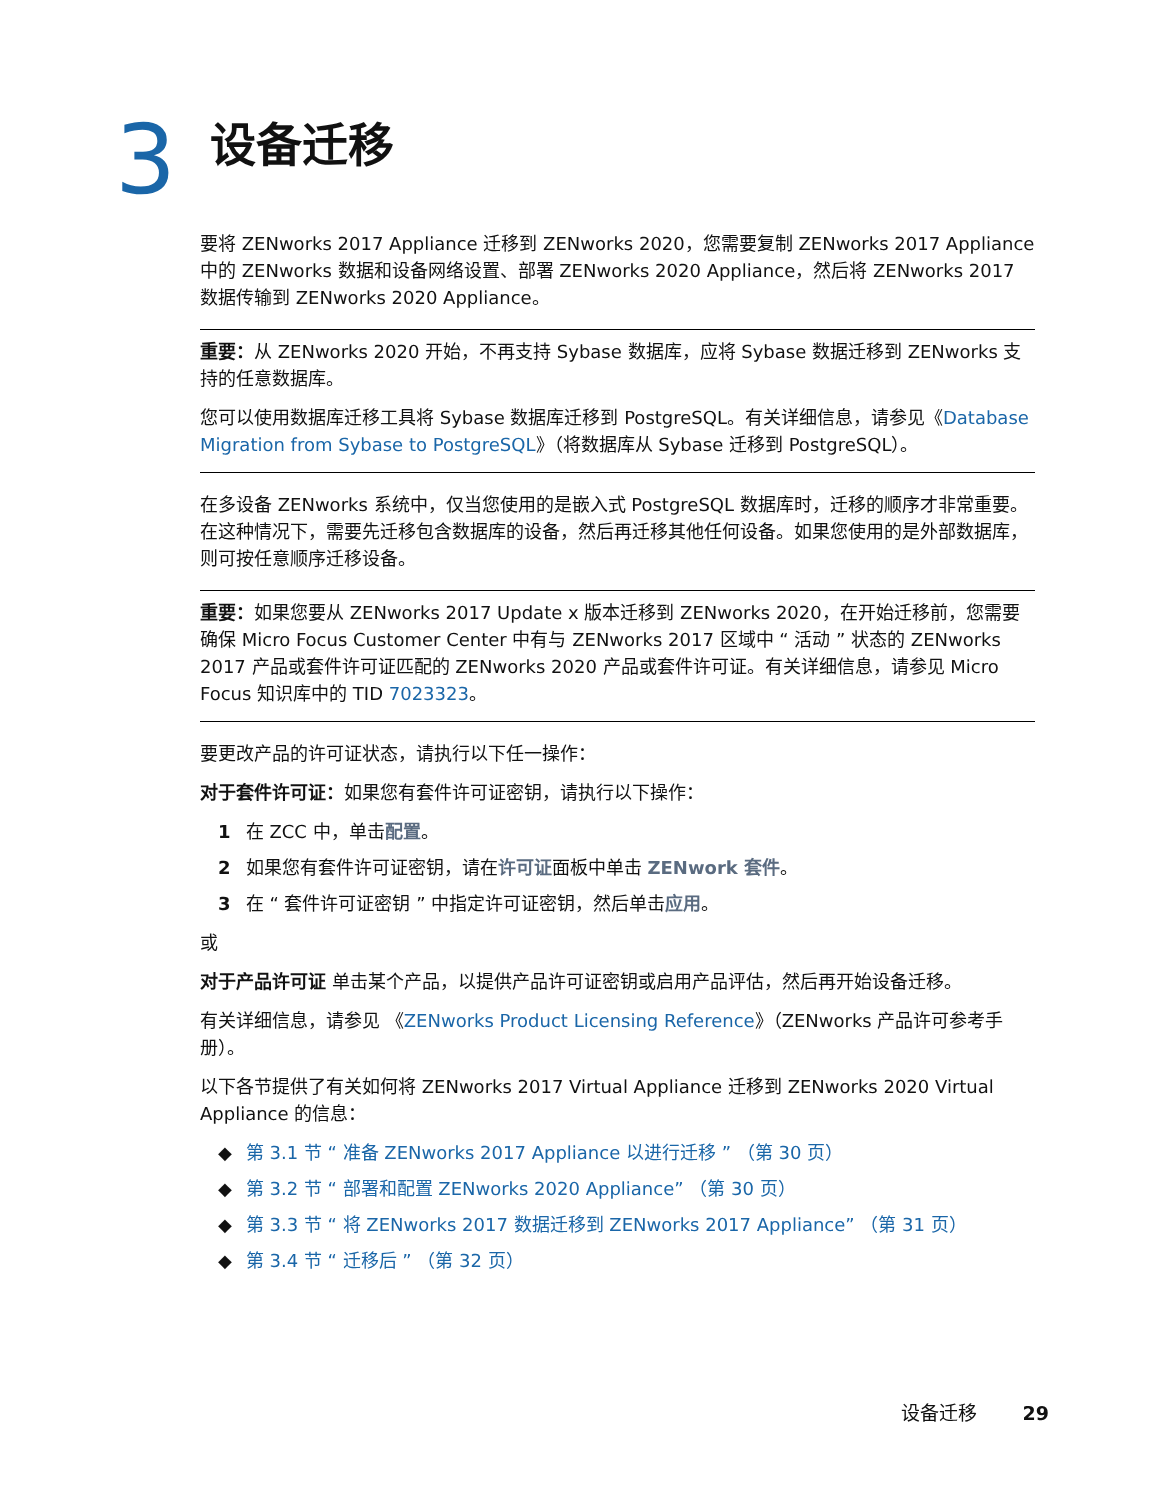3
设备迁移
要将 ZENworks 2017 Appliance 迁移到 ZENworks 2020，您需要复制 ZENworks 2017 Appliance 中的 ZENworks 数据和设备网络设置、部署 ZENworks 2020 Appliance，然后将 ZENworks 2017 数据传输到 ZENworks 2020 Appliance。
重要：从 ZENworks 2020 开始，不再支持 Sybase 数据库，应将 Sybase 数据迁移到 ZENworks 支持的任意数据库。
您可以使用数据库迁移工具将 Sybase 数据库迁移到 PostgreSQL。有关详细信息，请参见《Database Migration from Sybase to PostgreSQL》（将数据库从 Sybase 迁移到 PostgreSQL）。
在多设备 ZENworks 系统中，仅当您使用的是嵌入式 PostgreSQL 数据库时，迁移的顺序才非常重要。在这种情况下，需要先迁移包含数据库的设备，然后再迁移其他任何设备。如果您使用的是外部数据库，则可按任意顺序迁移设备。
重要：如果您要从 ZENworks 2017 Update x 版本迁移到 ZENworks 2020，在开始迁移前，您需要确保 Micro Focus Customer Center 中有与 ZENworks 2017 区域中 “ 活动 ” 状态的 ZENworks 2017 产品或套件许可证匹配的 ZENworks 2020 产品或套件许可证。有关详细信息，请参见 Micro Focus 知识库中的 TID 7023323。
要更改产品的许可证状态，请执行以下任一操作：
对于套件许可证：如果您有套件许可证密钥，请执行以下操作：
1 在 ZCC 中，单击配置。
2 如果您有套件许可证密钥，请在许可证面板中单击 ZENwork 套件。
3 在 “ 套件许可证密钥 ” 中指定许可证密钥，然后单击应用。
或
对于产品许可证 单击某个产品，以提供产品许可证密钥或启用产品评估，然后再开始设备迁移。
有关详细信息，请参见 《ZENworks Product Licensing Reference》（ZENworks 产品许可参考手册）。
以下各节提供了有关如何将 ZENworks 2017 Virtual Appliance 迁移到 ZENworks 2020 Virtual Appliance 的信息：
◆ 第 3.1 节 “ 准备 ZENworks 2017 Appliance 以进行迁移 ” （第 30 页）
◆ 第 3.2 节 “ 部署和配置 ZENworks 2020 Appliance” （第 30 页）
◆ 第 3.3 节 “ 将 ZENworks 2017 数据迁移到 ZENworks 2017 Appliance” （第 31 页）
◆ 第 3.4 节 “ 迁移后 ” （第 32 页）
设备迁移 29